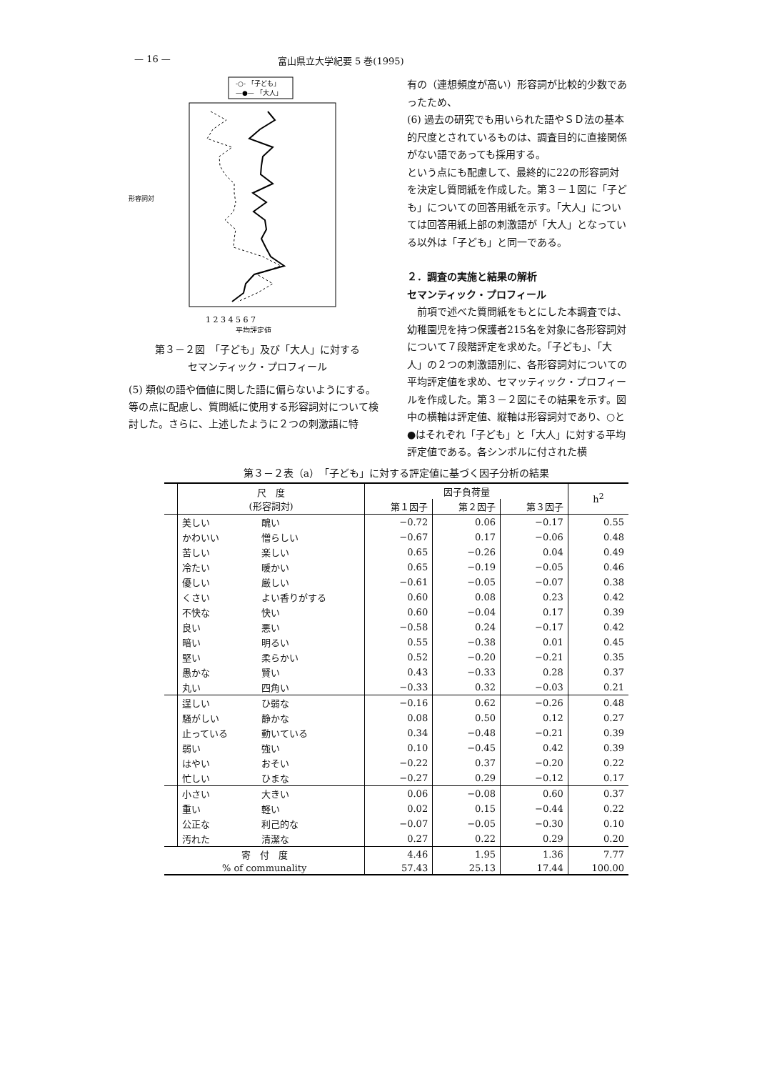— 16 — 富山県立大学紀要 5 巻(1995)
-○- 「子ども」
—●— 「大人」
1 2 3 4 5 6 7
平均評定値
形容詞対
第３－２図　「子ども」及び「大人」に対する
セマンティック・プロフィール
(5) 類似の語や価値に関した語に偏らないようにする。
等の点に配慮し、質問紙に使用する形容詞対について検討した。さらに、上述したように２つの刺激語に特
有の（連想頻度が高い）形容詞が比較的少数であったため、
(6) 過去の研究でも用いられた語やＳＤ法の基本的尺度とされているものは、調査目的に直接関係がない語であっても採用する。
という点にも配慮して、最終的に22の形容詞対を決定し質問紙を作成した。第３－１図に「子ども」についての回答用紙を示す。「大人」については回答用紙上部の刺激語が「大人」となっている以外は「子ども」と同一である。
２．調査の実施と結果の解析
セマンティック・プロフィール
　前項で述べた質問紙をもとにした本調査では、幼稚園児を持つ保護者215名を対象に各形容詞対について７段階評定を求めた。「子ども」、「大人」の２つの刺激語別に、各形容詞対についての平均評定値を求め、セマッティック・プロフィールを作成した。第３－２図にその結果を示す。図中の横軸は評定値、縦軸は形容詞対であり、○と●はそれぞれ「子ども」と「大人」に対する平均評定値である。各シンボルに付された横
第３－２表（a）　「子ども」に対する評定値に基づく因子分析の結果
| | 尺 度 (形容詞対) | | 因子負荷量 | | | h<sup>2</sup> |
| --- | --- | --- | --- | --- | --- | --- |
| | | | 第１因子 | 第２因子 | 第３因子 | |
| | 美しい | 醜い | −0.72 | 0.06 | −0.17 | 0.55 |
| | かわいい | 憎らしい | −0.67 | 0.17 | −0.06 | 0.48 |
| | 苦しい | 楽しい | 0.65 | −0.26 | 0.04 | 0.49 |
| | 冷たい | 暖かい | 0.65 | −0.19 | −0.05 | 0.46 |
| | 優しい | 厳しい | −0.61 | −0.05 | −0.07 | 0.38 |
| | くさい | よい香りがする | 0.60 | 0.08 | 0.23 | 0.42 |
| | 不快な | 快い | 0.60 | −0.04 | 0.17 | 0.39 |
| | 良い | 悪い | −0.58 | 0.24 | −0.17 | 0.42 |
| | 暗い | 明るい | 0.55 | −0.38 | 0.01 | 0.45 |
| | 堅い | 柔らかい | 0.52 | −0.20 | −0.21 | 0.35 |
| | 愚かな | 賢い | 0.43 | −0.33 | 0.28 | 0.37 |
| | 丸い | 四角い | −0.33 | 0.32 | −0.03 | 0.21 |
| | 逞しい | ひ弱な | −0.16 | 0.62 | −0.26 | 0.48 |
| | 騒がしい | 静かな | 0.08 | 0.50 | 0.12 | 0.27 |
| | 止っている | 動いている | 0.34 | −0.48 | −0.21 | 0.39 |
| | 弱い | 強い | 0.10 | −0.45 | 0.42 | 0.39 |
| | はやい | おそい | −0.22 | 0.37 | −0.20 | 0.22 |
| | 忙しい | ひまな | −0.27 | 0.29 | −0.12 | 0.17 |
| | 小さい | 大きい | 0.06 | −0.08 | 0.60 | 0.37 |
| | 重い | 軽い | 0.02 | 0.15 | −0.44 | 0.22 |
| | 公正な | 利己的な | −0.07 | −0.05 | −0.30 | 0.10 |
| | 汚れた | 清潔な | 0.27 | 0.22 | 0.29 | 0.20 |
| 寄 付 度 | | | 4.46 | 1.95 | 1.36 | 7.77 |
| % of communality | | | 57.43 | 25.13 | 17.44 | 100.00 |